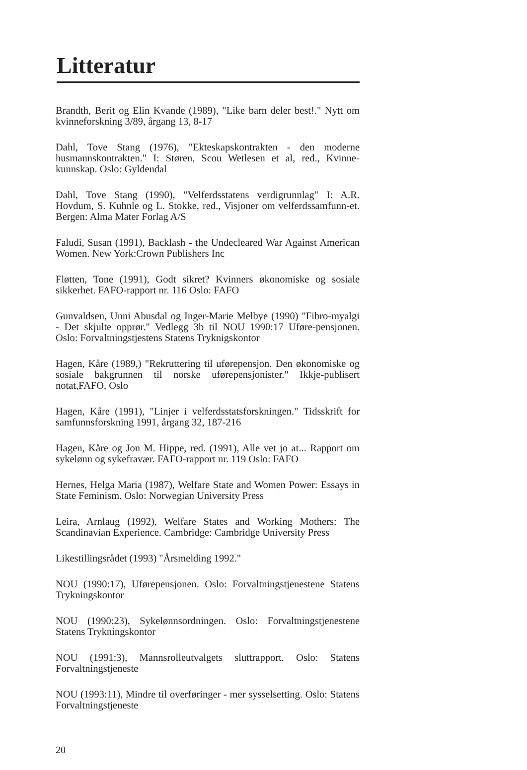Litteratur
Brandth, Berit og Elin Kvande (1989), "Like barn deler best!." Nytt om kvinneforskning 3/89, årgang 13, 8-17
Dahl, Tove Stang (1976), "Ekteskapskontrakten - den moderne husmannskontrakten." I: Støren, Scou Wetlesen et al, red., Kvinne-kunnskap. Oslo: Gyldendal
Dahl, Tove Stang (1990), "Velferdsstatens verdigrunnlag" I: A.R. Hovdum, S. Kuhnle og L. Stokke, red., Visjoner om velferdssamfunn-et. Bergen: Alma Mater Forlag A/S
Faludi, Susan (1991), Backlash - the Undecleared War Against American Women. New York:Crown Publishers Inc
Fløtten, Tone (1991), Godt sikret? Kvinners økonomiske og sosiale sikkerhet. FAFO-rapport nr. 116 Oslo: FAFO
Gunvaldsen, Unni Abusdal og Inger-Marie Melbye (1990) "Fibro-myalgi - Det skjulte opprør." Vedlegg 3b til NOU 1990:17 Uføre-pensjonen. Oslo: Forvaltningstjestens Statens Tryknigskontor
Hagen, Kåre (1989,) "Rekruttering til uførepensjon. Den økonomiske og sosiale bakgrunnen til norske uførepensjonister." Ikkje-publisert notat,FAFO, Oslo
Hagen, Kåre (1991), "Linjer i velferdsstatsforskningen." Tidsskrift for samfunnsforskning 1991, årgang 32, 187-216
Hagen, Kåre og Jon M. Hippe, red. (1991), Alle vet jo at... Rapport om sykelønn og sykefravær. FAFO-rapport nr. 119 Oslo: FAFO
Hernes, Helga Maria (1987), Welfare State and Women Power: Essays in State Feminism. Oslo: Norwegian University Press
Leira, Arnlaug (1992), Welfare States and Working Mothers: The Scandinavian Experience. Cambridge: Cambridge University Press
Likestillingsrådet (1993) "Årsmelding 1992."
NOU (1990:17), Uførepensjonen. Oslo: Forvaltningstjenestene Statens Trykningskontor
NOU (1990:23), Sykelønnsordningen. Oslo: Forvaltningstjenestene Statens Trykningskontor
NOU (1991:3), Mannsrolleutvalgets sluttrapport. Oslo: Statens Forvaltningstjeneste
NOU (1993:11), Mindre til overføringer - mer sysselsetting. Oslo: Statens Forvaltningstjeneste
20